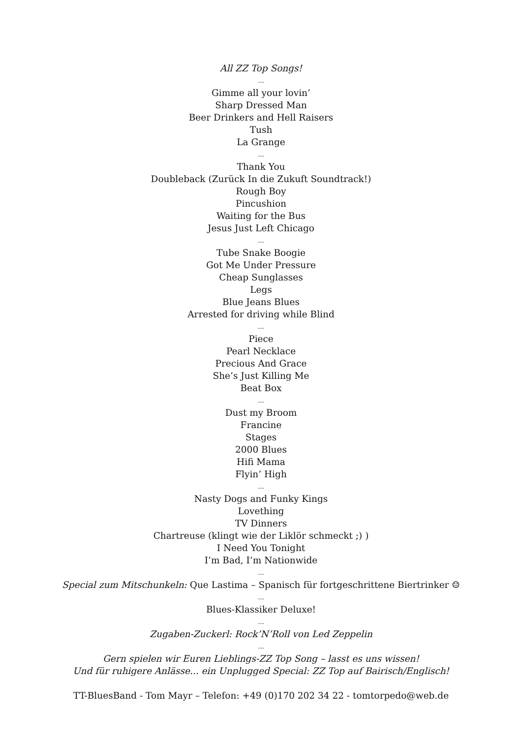All ZZ Top Songs!
...
Gimme all your lovin’
Sharp Dressed Man
Beer Drinkers and Hell Raisers
Tush
La Grange
...
Thank You
Doubleback (Zurück In die Zukuft Soundtrack!)
Rough Boy
Pincushion
Waiting for the Bus
Jesus Just Left Chicago
...
Tube Snake Boogie
Got Me Under Pressure
Cheap Sunglasses
Legs
Blue Jeans Blues
Arrested for driving while Blind
...
Piece
Pearl Necklace
Precious And Grace
She’s Just Killing Me
Beat Box
...
Dust my Broom
Francine
Stages
2000 Blues
Hifi Mama
Flyin’ High
...
Nasty Dogs and Funky Kings
Lovething
TV Dinners
Chartreuse (klingt wie der Liklör schmeckt ;) )
I Need You Tonight
I’m Bad, I’m Nationwide
...
Special zum Mitschunkeln: Que Lastima – Spanisch für fortgeschrittene Biertrinker ☺
...
Blues-Klassiker Deluxe!
...
Zugaben-Zuckerl: Rock’N’Roll von Led Zeppelin
...
Gern spielen wir Euren Lieblings-ZZ Top Song – lasst es uns wissen!
Und für ruhigere Anlässe... ein Unplugged Special: ZZ Top auf Bairisch/Englisch!
TT-BluesBand - Tom Mayr – Telefon: +49 (0)170 202 34 22 - tomtorpedo@web.de